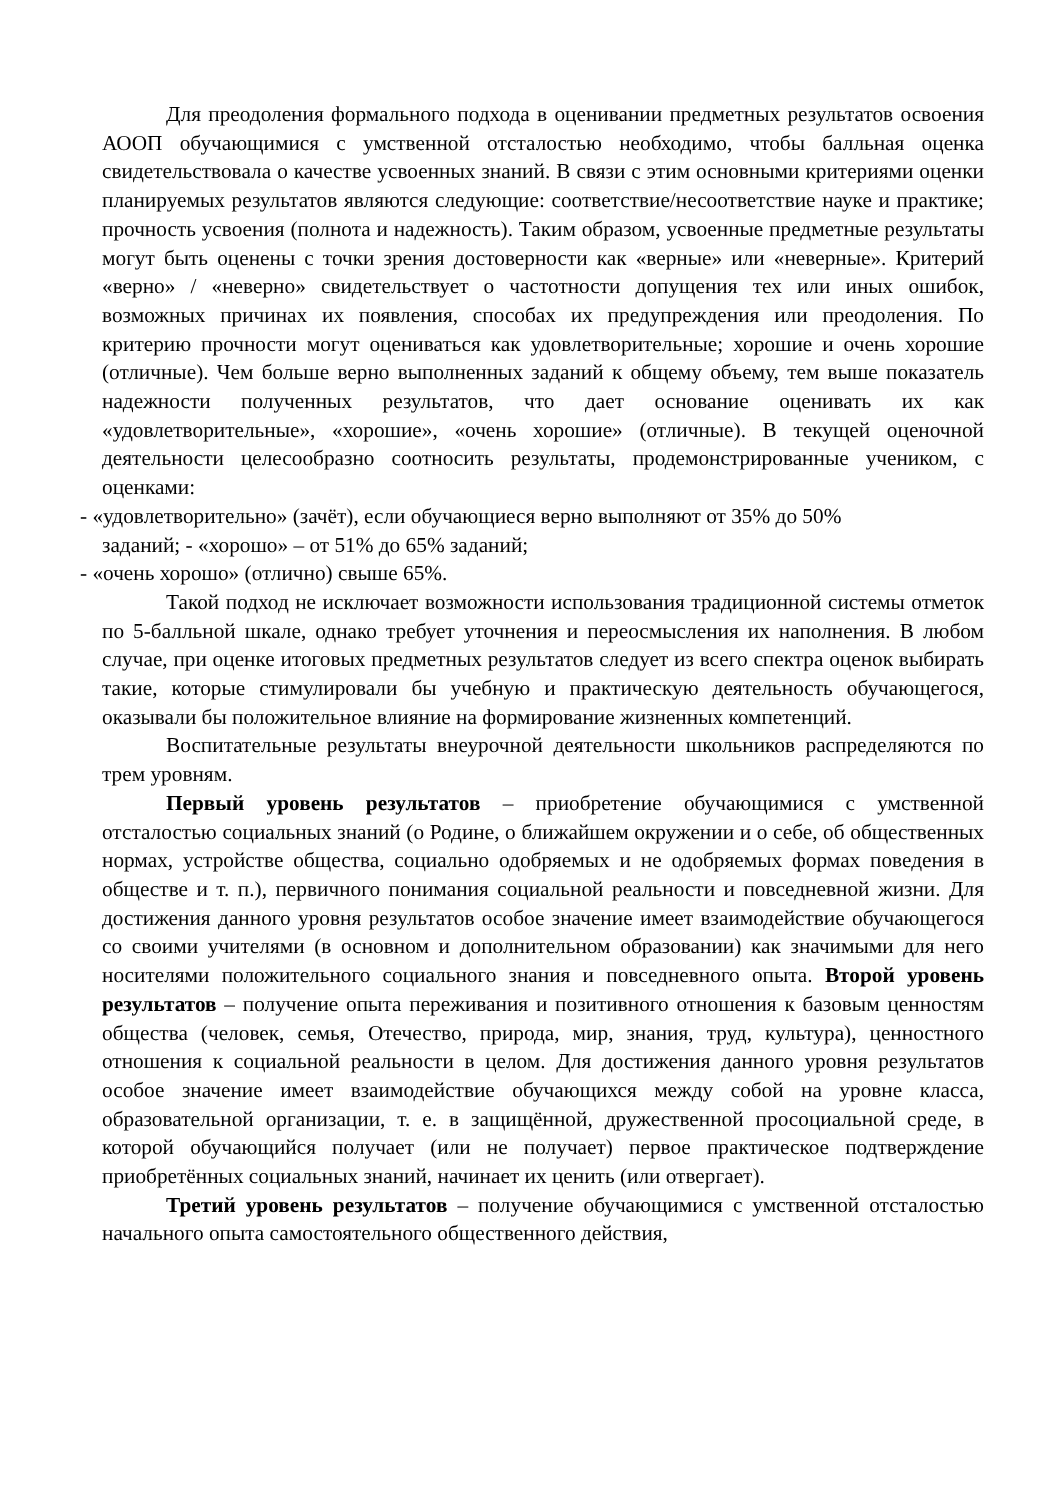Для преодоления формального подхода в оценивании предметных результатов освоения АООП обучающимися с умственной отсталостью необходимо, чтобы балльная оценка свидетельствовала о качестве усвоенных знаний. В связи с этим основными критериями оценки планируемых результатов являются следующие: соответствие/несоответствие науке и практике; прочность усвоения (полнота и надежность). Таким образом, усвоенные предметные результаты могут быть оценены с точки зрения достоверности как «верные» или «неверные». Критерий «верно» / «неверно» свидетельствует о частотности допущения тех или иных ошибок, возможных причинах их появления, способах их предупреждения или преодоления. По критерию прочности могут оцениваться как удовлетворительные; хорошие и очень хорошие (отличные). Чем больше верно выполненных заданий к общему объему, тем выше показатель надежности полученных результатов, что дает основание оценивать их как «удовлетворительные», «хорошие», «очень хорошие» (отличные). В текущей оценочной деятельности целесообразно соотносить результаты, продемонстрированные учеником, с оценками:
- «удовлетворительно» (зачёт), если обучающиеся верно выполняют от 35% до 50%
заданий; - «хорошо» – от 51% до 65% заданий;
- «очень хорошо» (отлично) свыше 65%.
Такой подход не исключает возможности использования традиционной системы отметок по 5-балльной шкале, однако требует уточнения и переосмысления их наполнения. В любом случае, при оценке итоговых предметных результатов следует из всего спектра оценок выбирать такие, которые стимулировали бы учебную и практическую деятельность обучающегося, оказывали бы положительное влияние на формирование жизненных компетенций.
Воспитательные результаты внеурочной деятельности школьников распределяются по трем уровням.
Первый уровень результатов – приобретение обучающимися с умственной отсталостью социальных знаний (о Родине, о ближайшем окружении и о себе, об общественных нормах, устройстве общества, социально одобряемых и не одобряемых формах поведения в обществе и т. п.), первичного понимания социальной реальности и повседневной жизни. Для достижения данного уровня результатов особое значение имеет взаимодействие обучающегося со своими учителями (в основном и дополнительном образовании) как значимыми для него носителями положительного социального знания и повседневного опыта. Второй уровень результатов – получение опыта переживания и позитивного отношения к базовым ценностям общества (человек, семья, Отечество, природа, мир, знания, труд, культура), ценностного отношения к социальной реальности в целом. Для достижения данного уровня результатов особое значение имеет взаимодействие обучающихся между собой на уровне класса, образовательной организации, т. е. в защищённой, дружественной просоциальной среде, в которой обучающийся получает (или не получает) первое практическое подтверждение приобретённых социальных знаний, начинает их ценить (или отвергает).
Третий уровень результатов – получение обучающимися с умственной отсталостью начального опыта самостоятельного общественного действия,